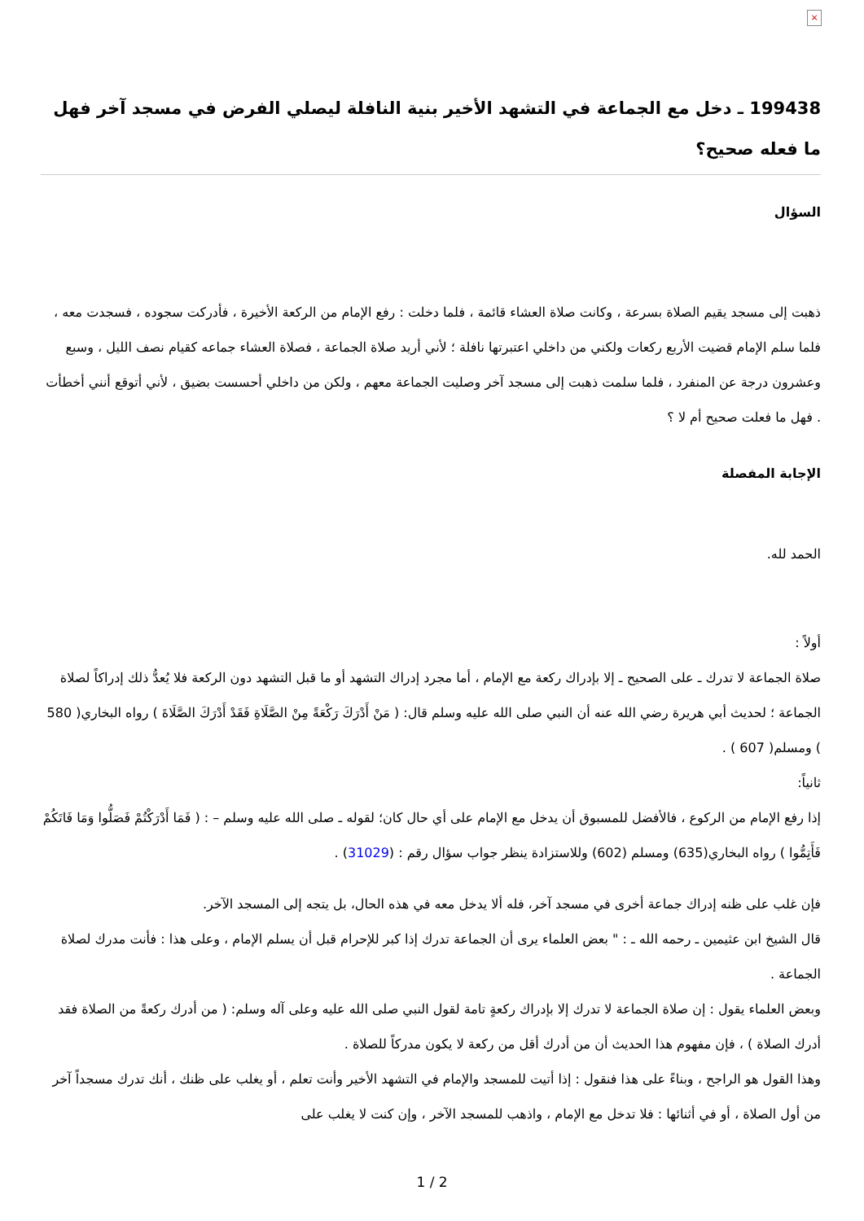×
199438 ـ دخل مع الجماعة في التشهد الأخير بنية النافلة ليصلي الفرض في مسجد آخر فهل ما فعله صحيح؟
السؤال
ذهبت إلى مسجد يقيم الصلاة بسرعة ، وكانت صلاة العشاء قائمة ، فلما دخلت : رفع الإمام من الركعة الأخيرة ، فأدركت سجوده ، فسجدت معه ، فلما سلم الإمام قضيت الأربع ركعات ولكني من داخلي اعتبرتها نافلة ؛ لأني أريد صلاة الجماعة ، فصلاة العشاء جماعه كقيام نصف الليل ، وسبع وعشرون درجة عن المنفرد ، فلما سلمت ذهبت إلى مسجد آخر وصليت الجماعة معهم ، ولكن من داخلي أحسست بضيق ، لأني أتوقع أنني أخطأت . فهل ما فعلت صحيح أم لا ؟
الإجابة المفصلة
الحمد لله.
أولاً :
صلاة الجماعة لا تدرك ـ على الصحيح ـ إلا بإدراك ركعة مع الإمام ، أما مجرد إدراك التشهد أو ما قبل التشهد دون الركعة فلا يُعدُّ ذلك إدراكاً لصلاة الجماعة ؛ لحديث أبي هريرة رضي الله عنه أن النبي صلى الله عليه وسلم قال: ( مَنْ أَدْرَكَ رَكْعَةً مِنْ الصَّلَاةِ فَقَدْ أَدْرَكَ الصَّلَاةَ ) رواه البخاري( 580 ) ومسلم( 607 ) .
ثانياً:
إذا رفع الإمام من الركوع ، فالأفضل للمسبوق أن يدخل مع الإمام على أي حال كان؛ لقوله ـ صلى الله عليه وسلم – : ( فَمَا أَدْرَكْتُمْ فَصَلُّوا وَمَا فَاتَكُمْ فَأَتِمُّوا ) رواه البخاري(635) ومسلم (602) وللاستزادة ينظر جواب سؤال رقم : (31029) .
فإن غلب على ظنه إدراك جماعة أخرى في مسجد آخر، فله ألا يدخل معه في هذه الحال، بل يتجه إلى المسجد الآخر.
قال الشيخ ابن عثيمين ـ رحمه الله ـ : " بعض العلماء يرى أن الجماعة تدرك إذا كبر للإحرام قبل أن يسلم الإمام ، وعلى هذا : فأنت مدرك لصلاة الجماعة .
وبعض العلماء يقول : إن صلاة الجماعة لا تدرك إلا بإدراك ركعةٍ تامة لقول النبي صلى الله عليه وعلى آله وسلم: ( من أدرك ركعةً من الصلاة فقد أدرك الصلاة ) ، فإن مفهوم هذا الحديث أن من أدرك أقل من ركعة لا يكون مدركاً للصلاة .
وهذا القول هو الراجح ، وبناءً على هذا فنقول : إذا أتيت للمسجد والإمام في التشهد الأخير وأنت تعلم ، أو يغلب على ظنك ، أنك تدرك مسجداً آخر من أول الصلاة ، أو في أثنائها : فلا تدخل مع الإمام ، واذهب للمسجد الآخر ، وإن كنت لا يغلب على
1 / 2